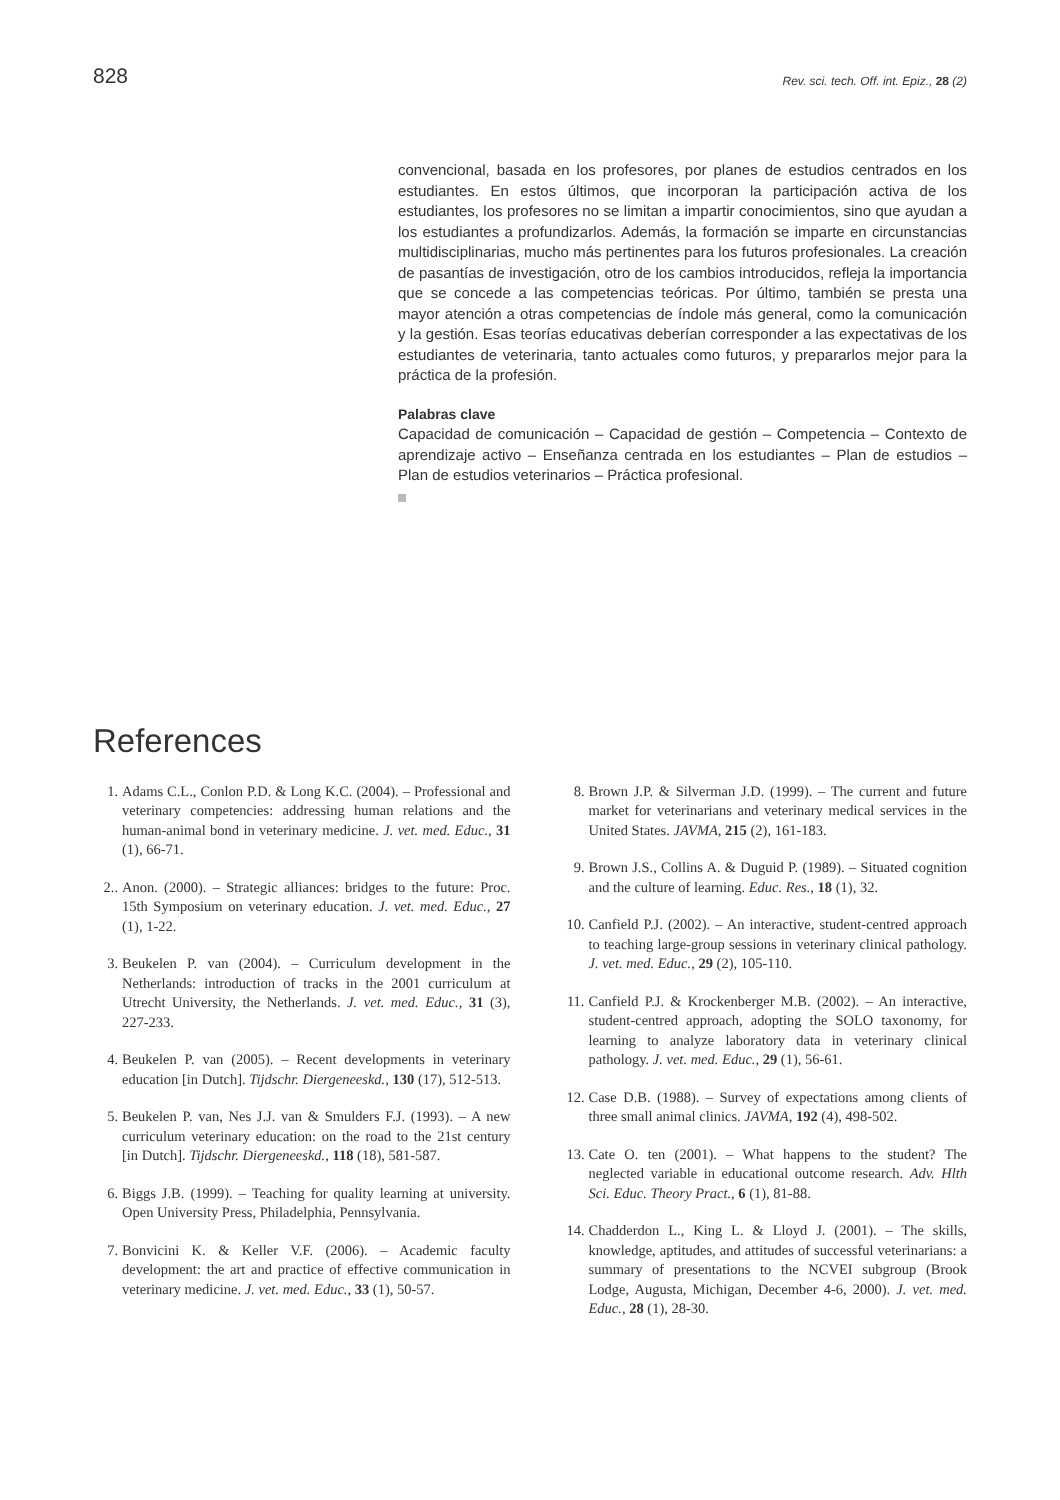828 Rev. sci. tech. Off. int. Epiz., 28 (2)
convencional, basada en los profesores, por planes de estudios centrados en los estudiantes. En estos últimos, que incorporan la participación activa de los estudiantes, los profesores no se limitan a impartir conocimientos, sino que ayudan a los estudiantes a profundizarlos. Además, la formación se imparte en circunstancias multidisciplinarias, mucho más pertinentes para los futuros profesionales. La creación de pasantías de investigación, otro de los cambios introducidos, refleja la importancia que se concede a las competencias teóricas. Por último, también se presta una mayor atención a otras competencias de índole más general, como la comunicación y la gestión. Esas teorías educativas deberían corresponder a las expectativas de los estudiantes de veterinaria, tanto actuales como futuros, y prepararlos mejor para la práctica de la profesión.
Palabras clave
Capacidad de comunicación – Capacidad de gestión – Competencia – Contexto de aprendizaje activo – Enseñanza centrada en los estudiantes – Plan de estudios – Plan de estudios veterinarios – Práctica profesional.
References
1. Adams C.L., Conlon P.D. & Long K.C. (2004). – Professional and veterinary competencies: addressing human relations and the human-animal bond in veterinary medicine. J. vet. med. Educ., 31 (1), 66-71.
2.. Anon. (2000). – Strategic alliances: bridges to the future: Proc. 15th Symposium on veterinary education. J. vet. med. Educ., 27 (1), 1-22.
3. Beukelen P. van (2004). – Curriculum development in the Netherlands: introduction of tracks in the 2001 curriculum at Utrecht University, the Netherlands. J. vet. med. Educ., 31 (3), 227-233.
4. Beukelen P. van (2005). – Recent developments in veterinary education [in Dutch]. Tijdschr. Diergeneeskd., 130 (17), 512-513.
5. Beukelen P. van, Nes J.J. van & Smulders F.J. (1993). – A new curriculum veterinary education: on the road to the 21st century [in Dutch]. Tijdschr. Diergeneeskd., 118 (18), 581-587.
6. Biggs J.B. (1999). – Teaching for quality learning at university. Open University Press, Philadelphia, Pennsylvania.
7. Bonvicini K. & Keller V.F. (2006). – Academic faculty development: the art and practice of effective communication in veterinary medicine. J. vet. med. Educ., 33 (1), 50-57.
8. Brown J.P. & Silverman J.D. (1999). – The current and future market for veterinarians and veterinary medical services in the United States. JAVMA, 215 (2), 161-183.
9. Brown J.S., Collins A. & Duguid P. (1989). – Situated cognition and the culture of learning. Educ. Res., 18 (1), 32.
10. Canfield P.J. (2002). – An interactive, student-centred approach to teaching large-group sessions in veterinary clinical pathology. J. vet. med. Educ., 29 (2), 105-110.
11. Canfield P.J. & Krockenberger M.B. (2002). – An interactive, student-centred approach, adopting the SOLO taxonomy, for learning to analyze laboratory data in veterinary clinical pathology. J. vet. med. Educ., 29 (1), 56-61.
12. Case D.B. (1988). – Survey of expectations among clients of three small animal clinics. JAVMA, 192 (4), 498-502.
13. Cate O. ten (2001). – What happens to the student? The neglected variable in educational outcome research. Adv. Hlth Sci. Educ. Theory Pract., 6 (1), 81-88.
14. Chadderdon L., King L. & Lloyd J. (2001). – The skills, knowledge, aptitudes, and attitudes of successful veterinarians: a summary of presentations to the NCVEI subgroup (Brook Lodge, Augusta, Michigan, December 4-6, 2000). J. vet. med. Educ., 28 (1), 28-30.